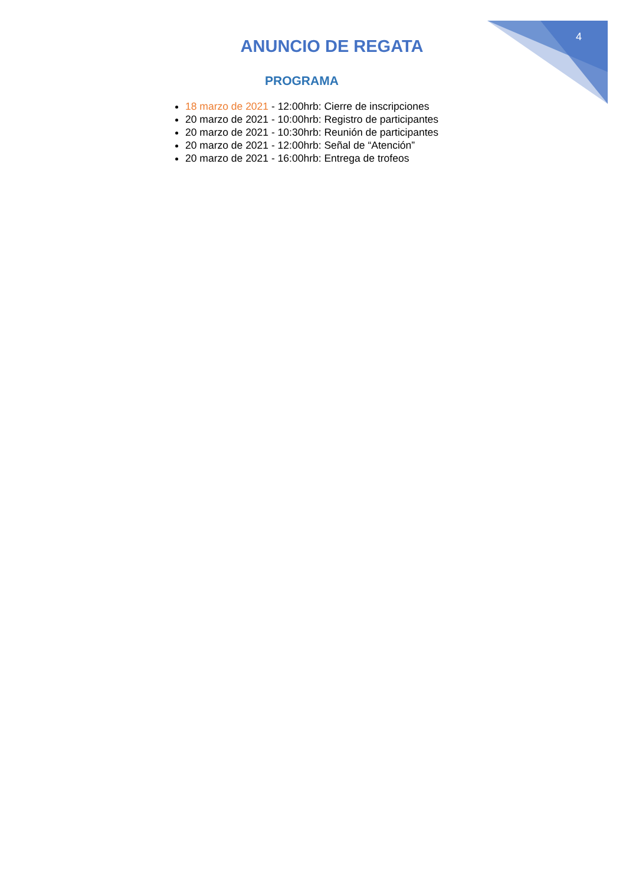4
ANUNCIO DE REGATA
PROGRAMA
18 marzo de 2021 - 12:00hrb: Cierre de inscripciones
20 marzo de 2021 - 10:00hrb: Registro de participantes
20 marzo de 2021 - 10:30hrb: Reunión de participantes
20 marzo de 2021 - 12:00hrb: Señal de “Atención”
20 marzo de 2021 - 16:00hrb: Entrega de trofeos